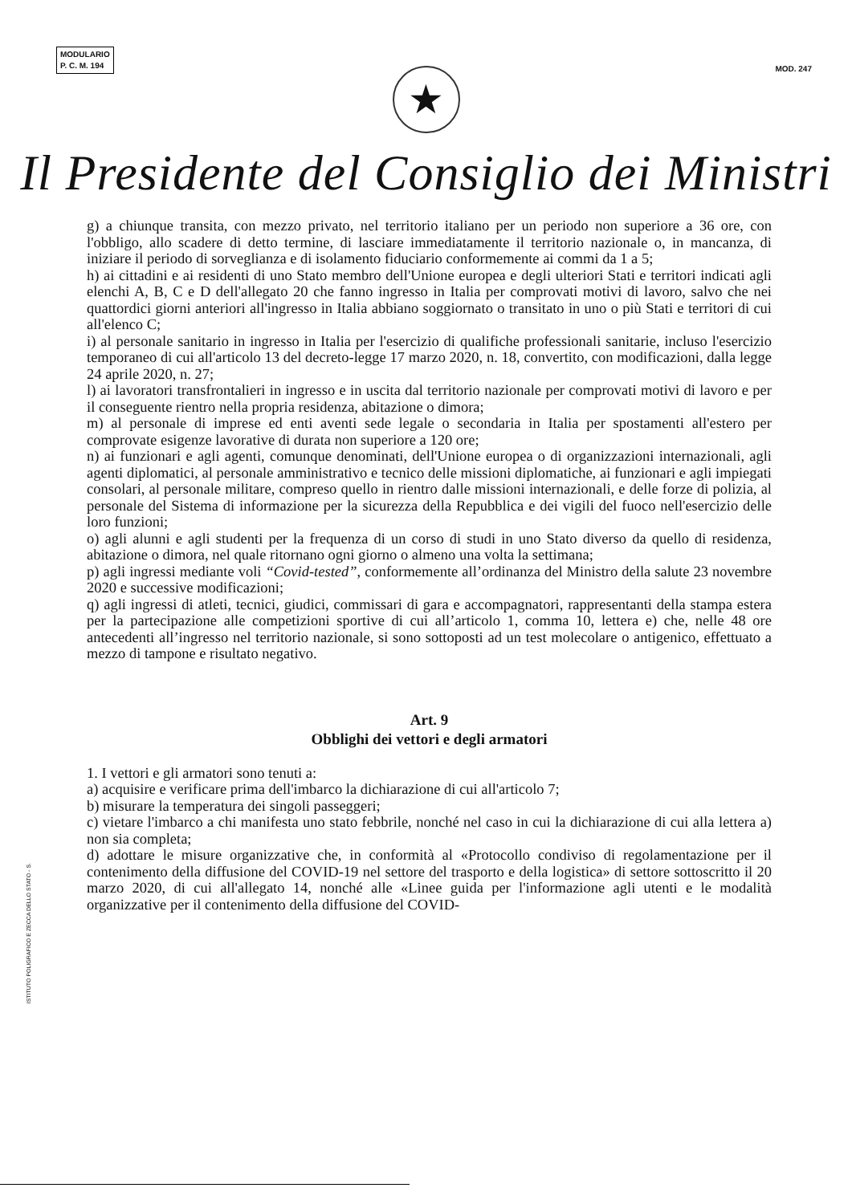MODULARIO
P. C. M. 194
MOD. 247
★
Il Presidente del Consiglio dei Ministri
g) a chiunque transita, con mezzo privato, nel territorio italiano per un periodo non superiore a 36 ore, con l'obbligo, allo scadere di detto termine, di lasciare immediatamente il territorio nazionale o, in mancanza, di iniziare il periodo di sorveglianza e di isolamento fiduciario conformemente ai commi da 1 a 5;
h) ai cittadini e ai residenti di uno Stato membro dell'Unione europea e degli ulteriori Stati e territori indicati agli elenchi A, B, C e D dell'allegato 20 che fanno ingresso in Italia per comprovati motivi di lavoro, salvo che nei quattordici giorni anteriori all'ingresso in Italia abbiano soggiornato o transitato in uno o più Stati e territori di cui all'elenco C;
i) al personale sanitario in ingresso in Italia per l'esercizio di qualifiche professionali sanitarie, incluso l'esercizio temporaneo di cui all'articolo 13 del decreto-legge 17 marzo 2020, n. 18, convertito, con modificazioni, dalla legge 24 aprile 2020, n. 27;
l) ai lavoratori transfrontalieri in ingresso e in uscita dal territorio nazionale per comprovati motivi di lavoro e per il conseguente rientro nella propria residenza, abitazione o dimora;
m) al personale di imprese ed enti aventi sede legale o secondaria in Italia per spostamenti all'estero per comprovate esigenze lavorative di durata non superiore a 120 ore;
n) ai funzionari e agli agenti, comunque denominati, dell'Unione europea o di organizzazioni internazionali, agli agenti diplomatici, al personale amministrativo e tecnico delle missioni diplomatiche, ai funzionari e agli impiegati consolari, al personale militare, compreso quello in rientro dalle missioni internazionali, e delle forze di polizia, al personale del Sistema di informazione per la sicurezza della Repubblica e dei vigili del fuoco nell'esercizio delle loro funzioni;
o) agli alunni e agli studenti per la frequenza di un corso di studi in uno Stato diverso da quello di residenza, abitazione o dimora, nel quale ritornano ogni giorno o almeno una volta la settimana;
p) agli ingressi mediante voli “Covid-tested”, conformemente all’ordinanza del Ministro della salute 23 novembre 2020 e successive modificazioni;
q) agli ingressi di atleti, tecnici, giudici, commissari di gara e accompagnatori, rappresentanti della stampa estera per la partecipazione alle competizioni sportive di cui all’articolo 1, comma 10, lettera e) che, nelle 48 ore antecedenti all’ingresso nel territorio nazionale, si sono sottoposti ad un test molecolare o antigenico, effettuato a mezzo di tampone e risultato negativo.
Art. 9
Obblighi dei vettori e degli armatori
1. I vettori e gli armatori sono tenuti a:
a) acquisire e verificare prima dell'imbarco la dichiarazione di cui all'articolo 7;
b) misurare la temperatura dei singoli passeggeri;
c) vietare l'imbarco a chi manifesta uno stato febbrile, nonché nel caso in cui la dichiarazione di cui alla lettera a) non sia completa;
d) adottare le misure organizzative che, in conformità al «Protocollo condiviso di regolamentazione per il contenimento della diffusione del COVID-19 nel settore del trasporto e della logistica» di settore sottoscritto il 20 marzo 2020, di cui all'allegato 14, nonché alle «Linee guida per l'informazione agli utenti e le modalità organizzative per il contenimento della diffusione del COVID-
ISTITUTO POLIGRAFICO E ZECCA DELLO STATO - S.